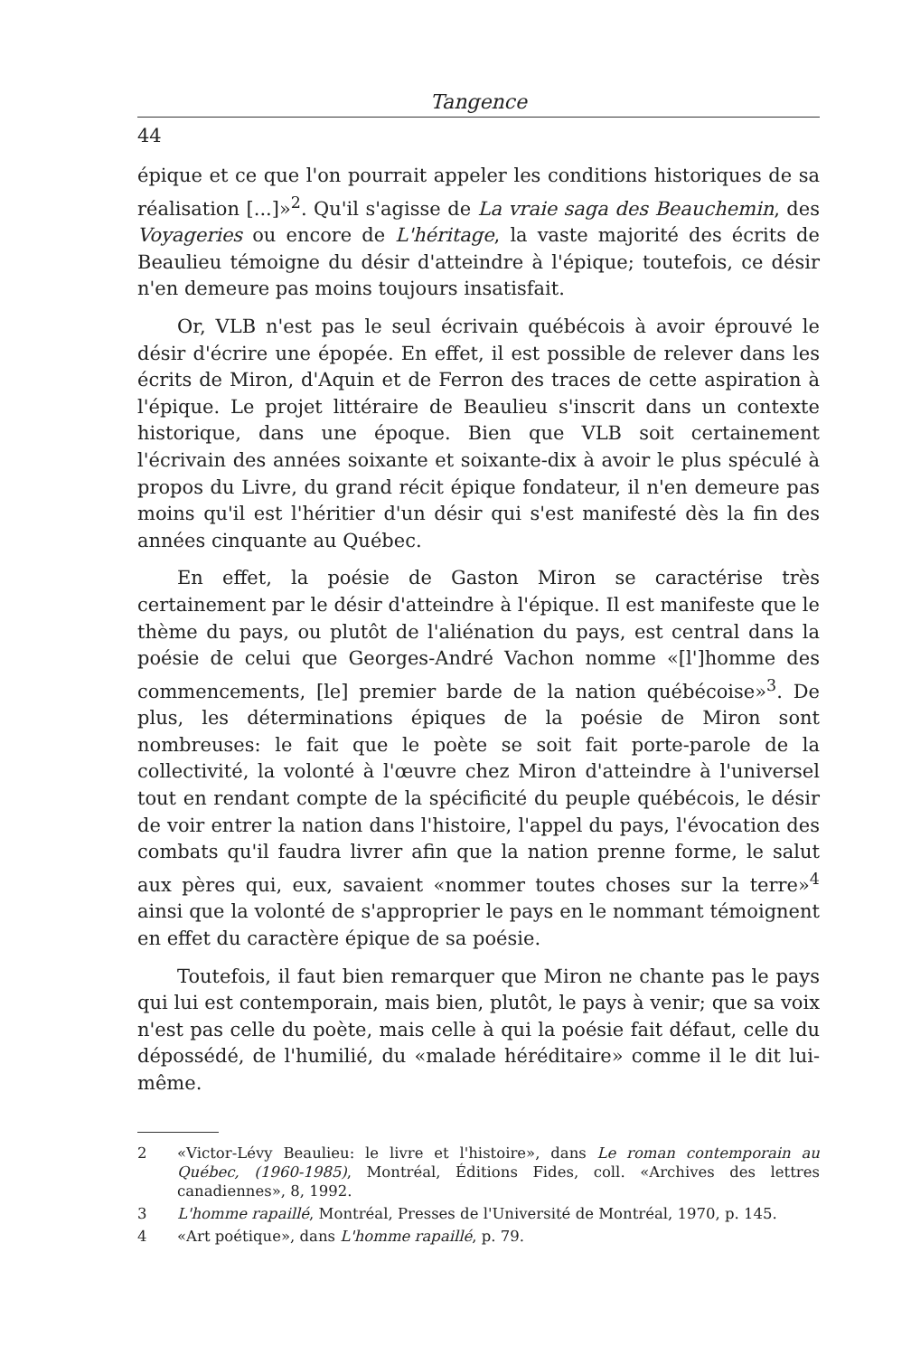Tangence
44
épique et ce que l'on pourrait appeler les conditions historiques de sa réalisation [...]»<sup>2</sup>. Qu'il s'agisse de La vraie saga des Beauchemin, des Voyageries ou encore de L'héritage, la vaste majorité des écrits de Beaulieu témoigne du désir d'atteindre à l'épique; toutefois, ce désir n'en demeure pas moins toujours insatisfait.
Or, VLB n'est pas le seul écrivain québécois à avoir éprouvé le désir d'écrire une épopée. En effet, il est possible de relever dans les écrits de Miron, d'Aquin et de Ferron des traces de cette aspiration à l'épique. Le projet littéraire de Beaulieu s'inscrit dans un contexte historique, dans une époque. Bien que VLB soit certainement l'écrivain des années soixante et soixante-dix à avoir le plus spéculé à propos du Livre, du grand récit épique fondateur, il n'en demeure pas moins qu'il est l'héritier d'un désir qui s'est manifesté dès la fin des années cinquante au Québec.
En effet, la poésie de Gaston Miron se caractérise très certainement par le désir d'atteindre à l'épique. Il est manifeste que le thème du pays, ou plutôt de l'aliénation du pays, est central dans la poésie de celui que Georges-André Vachon nomme «[l']homme des commencements, [le] premier barde de la nation québécoise»<sup>3</sup>. De plus, les déterminations épiques de la poésie de Miron sont nombreuses: le fait que le poète se soit fait porte-parole de la collectivité, la volonté à l'œuvre chez Miron d'atteindre à l'universel tout en rendant compte de la spécificité du peuple québécois, le désir de voir entrer la nation dans l'histoire, l'appel du pays, l'évocation des combats qu'il faudra livrer afin que la nation prenne forme, le salut aux pères qui, eux, savaient «nommer toutes choses sur la terre»<sup>4</sup> ainsi que la volonté de s'approprier le pays en le nommant témoignent en effet du caractère épique de sa poésie.
Toutefois, il faut bien remarquer que Miron ne chante pas le pays qui lui est contemporain, mais bien, plutôt, le pays à venir; que sa voix n'est pas celle du poète, mais celle à qui la poésie fait défaut, celle du dépossédé, de l'humilié, du «malade héréditaire» comme il le dit lui-même.
2 «Victor-Lévy Beaulieu: le livre et l'histoire», dans Le roman contemporain au Québec, (1960-1985), Montréal, Éditions Fides, coll. «Archives des lettres canadiennes», 8, 1992.
3 L'homme rapaillé, Montréal, Presses de l'Université de Montréal, 1970, p. 145.
4 «Art poétique», dans L'homme rapaillé, p. 79.